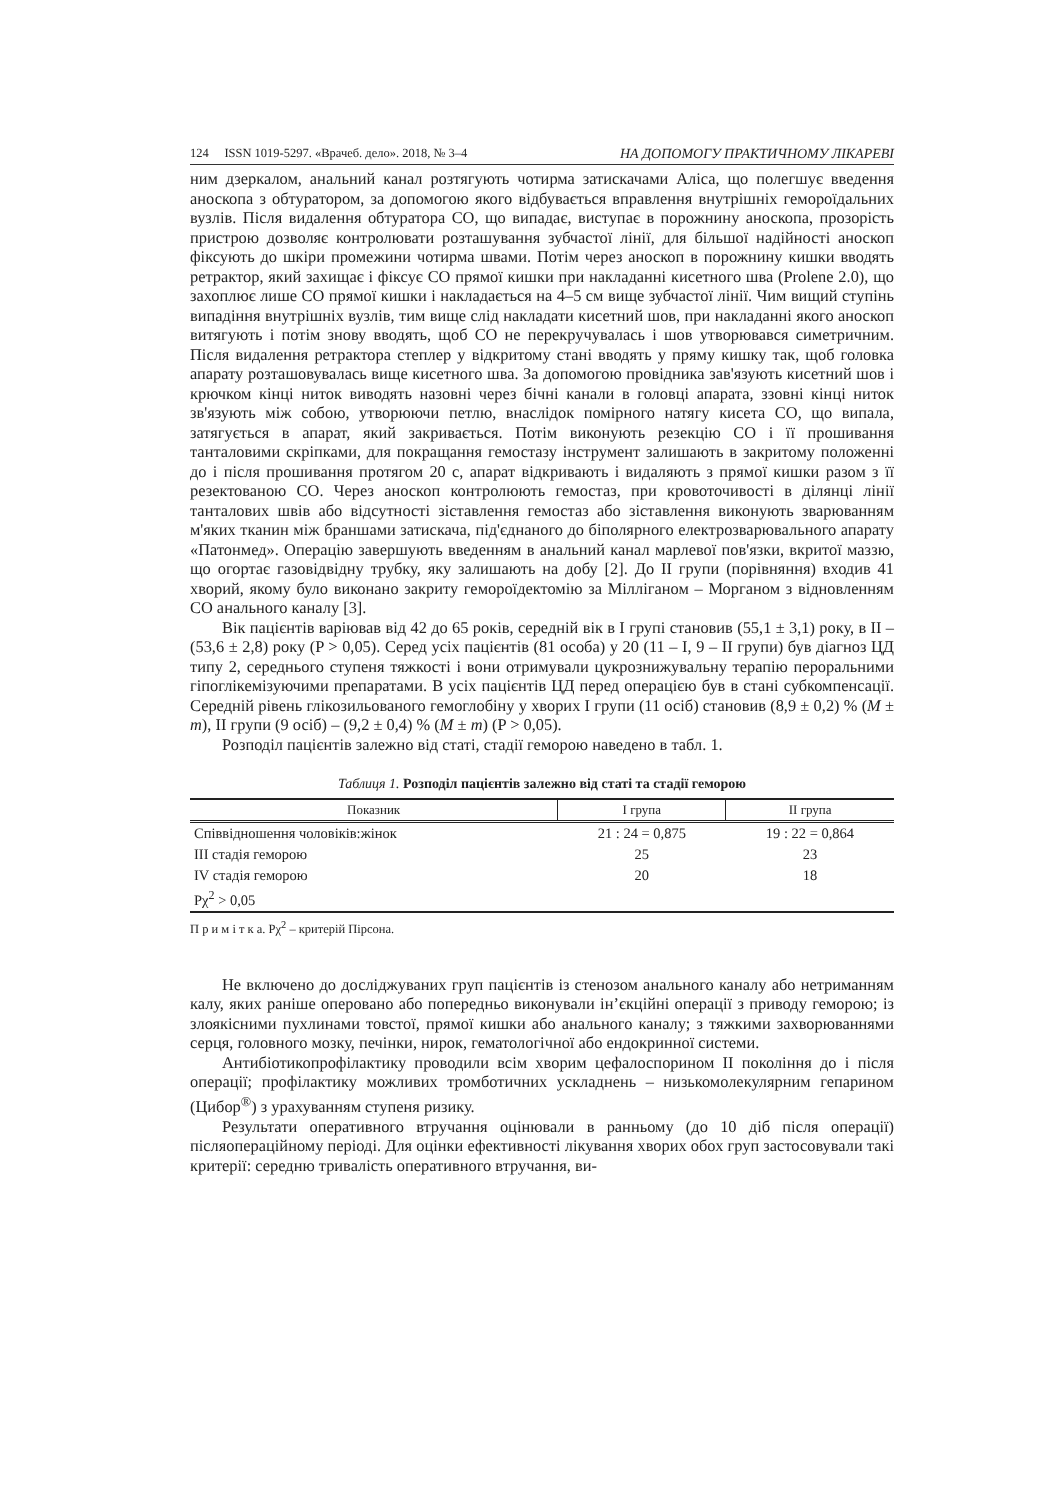124 ISSN 1019-5297. «Врачеб. дело». 2018, № 3–4 НА ДОПОМОГУ ПРАКТИЧНОМУ ЛІКАРЕВІ
ним дзеркалом, анальний канал розтягують чотирма затискачами Аліса, що полегшує введення аноскопа з обтуратором, за допомогою якого відбувається вправлення внутрішніх гемороїдальних вузлів. Після видалення обтуратора СО, що випадає, виступає в порожнину аноскопа, прозорість пристрою дозволяє контролювати розташування зубчастої лінії, для більшої надійності аноскоп фіксують до шкіри промежини чотирма швами. Потім через аноскоп в порожнину кишки вводять ретрактор, який захищає і фіксує СО прямої кишки при накладанні кисетного шва (Prolene 2.0), що захоплює лише СО прямої кишки і накладається на 4–5 см вище зубчастої лінії. Чим вищий ступінь випадіння внутрішніх вузлів, тим вище слід накладати кисетний шов, при накладанні якого аноскоп витягують і потім знову вводять, щоб СО не перекручувалась і шов утворювався симетричним. Після видалення ретрактора степлер у відкритому стані вводять у пряму кишку так, щоб головка апарату розташовувалась вище кисетного шва. За допомогою провідника зав'язують кисетний шов і крючком кінці ниток виводять назовні через бічні канали в головці апарата, ззовні кінці ниток зв'язують між собою, утворюючи петлю, внаслідок помірного натягу кисета СО, що випала, затягується в апарат, який закривається. Потім виконують резекцію СО і її прошивання танталовими скріпками, для покращання гемостазу інструмент залишають в закритому положенні до і після прошивання протягом 20 с, апарат відкривають і видаляють з прямої кишки разом з її резектованою СО. Через аноскоп контролюють гемостаз, при кровоточивості в ділянці лінії танталових швів або відсутності зіставлення гемостаз або зіставлення виконують зварюванням м'яких тканин між браншами затискача, під'єднаного до біполярного електрозварювального апарату «Патонмед». Операцію завершують введенням в анальний канал марлевої пов'язки, вкритої маззю, що огортає газовідвідну трубку, яку залишають на добу [2]. До II групи (порівняння) входив 41 хворий, якому було виконано закриту гемороїдектомію за Мілліганом – Морганом з відновленням СО анального каналу [3].
Вік пацієнтів варіював від 42 до 65 років, середній вік в I групі становив (55,1 ± 3,1) року, в II – (53,6 ± 2,8) року (P > 0,05). Серед усіх пацієнтів (81 особа) у 20 (11 – I, 9 – II групи) був діагноз ЦД типу 2, середнього ступеня тяжкості і вони отримували цукрознижувальну терапію пероральними гіпоглікемізуючими препаратами. В усіх пацієнтів ЦД перед операцією був в стані субкомпенсації. Середній рівень глікозильованого гемоглобіну у хворих I групи (11 осіб) становив (8,9 ± 0,2) % (M ± m), II групи (9 осіб) – (9,2 ± 0,4) % (M ± m) (P > 0,05).
Розподіл пацієнтів залежно від статі, стадії геморою наведено в табл. 1.
Таблиця 1. Розподіл пацієнтів залежно від статі та стадії геморою
| Показник | I група | II група |
| --- | --- | --- |
| Співвідношення чоловіків:жінок | 21 : 24 = 0,875 | 19 : 22 = 0,864 |
| III стадія геморою | 25 | 23 |
| IV стадія геморою | 20 | 18 |
| Pχ<sup>2</sup> > 0,05 | | |
П р и м і т к а. Pχ<sup>2</sup> – критерій Пірсона.
Не включено до досліджуваних груп пацієнтів із стенозом анального каналу або нетриманням калу, яких раніше оперовано або попередньо виконували ін’єкційні операції з приводу геморою; із злоякісними пухлинами товстої, прямої кишки або анального каналу; з тяжкими захворюваннями серця, головного мозку, печінки, нирок, гематологічної або ендокринної системи.
Антибіотикопрофілактику проводили всім хворим цефалоспорином II покоління до і після операції; профілактику можливих тромботичних ускладнень – низькомолекулярним гепарином (Цибор<sup>®</sup>) з урахуванням ступеня ризику.
Результати оперативного втручання оцінювали в ранньому (до 10 діб після операції) післяопераційному періоді. Для оцінки ефективності лікування хворих обох груп застосовували такі критерії: середню тривалість оперативного втручання, ви-